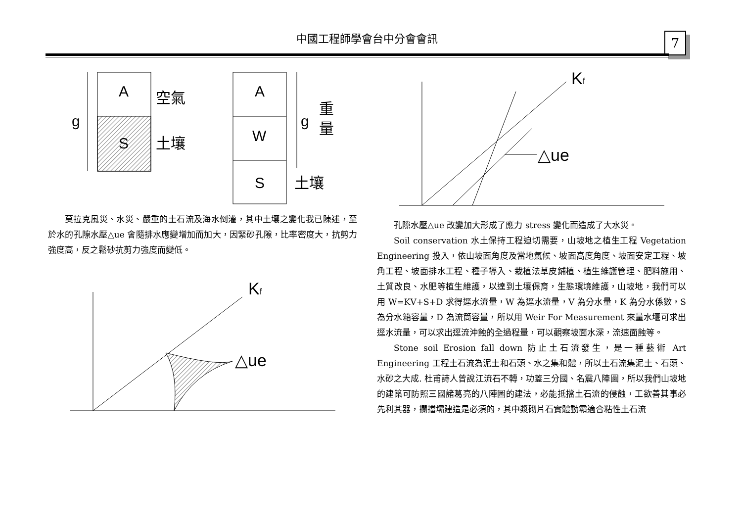中國工程師學會台中分會會訊 7
A
S
g
空氣
土壤
A
W
S
g
重
量
土壤
莫拉克風災、水災、嚴重的土石流及海水倒灌，其中土壤之變化我已陳述，至於水的孔隙水壓△ue 會隨排水應變增加而加大，因緊砂孔隙，比率密度大，抗剪力強度高，反之鬆砂抗剪力強度而變低。
Kf
△ue
Kf
△ue
孔隙水壓△ue 改變加大形成了應力 stress 變化而造成了大水災。
Soil conservation 水土保持工程迫切需要，山坡地之植生工程 Vegetation Engineering 投入，依山坡面角度及當地氣候、坡面高度角度、坡面安定工程、坡角工程、坡面排水工程、種子導入、栽植法草皮鋪植、植生維護管理、肥料施用、土質改良、水肥等植生維護，以達到土壤保育，生態環境維護，山坡地，我們可以用 W=KV+S+D 求得逕水流量，W 為逕水流量，V 為分水量，K 為分水係數，S 為分水箱容量，D 為流筒容量，所以用 Weir For Measurement 來量水堰可求出逕水流量，可以求出逕流沖蝕的全過程量，可以觀察坡面水深，流速面蝕等。
Stone soil Erosion fall down 防止土石流發生，是一種藝術 Art Engineering 工程土石流為泥土和石頭、水之集和體，所以土石流集泥土、石頭、水砂之大成. 杜甫詩人曾說江流石不轉，功蓋三分國、名震八陣圖，所以我們山坡地的建築可防照三國諸葛亮的八陣圖的建法，必能抵擋土石流的侵蝕，工欲善其事必先利其器，攔擋壩建造是必須的，其中漿砌片石實體動霸適合粘性土石流